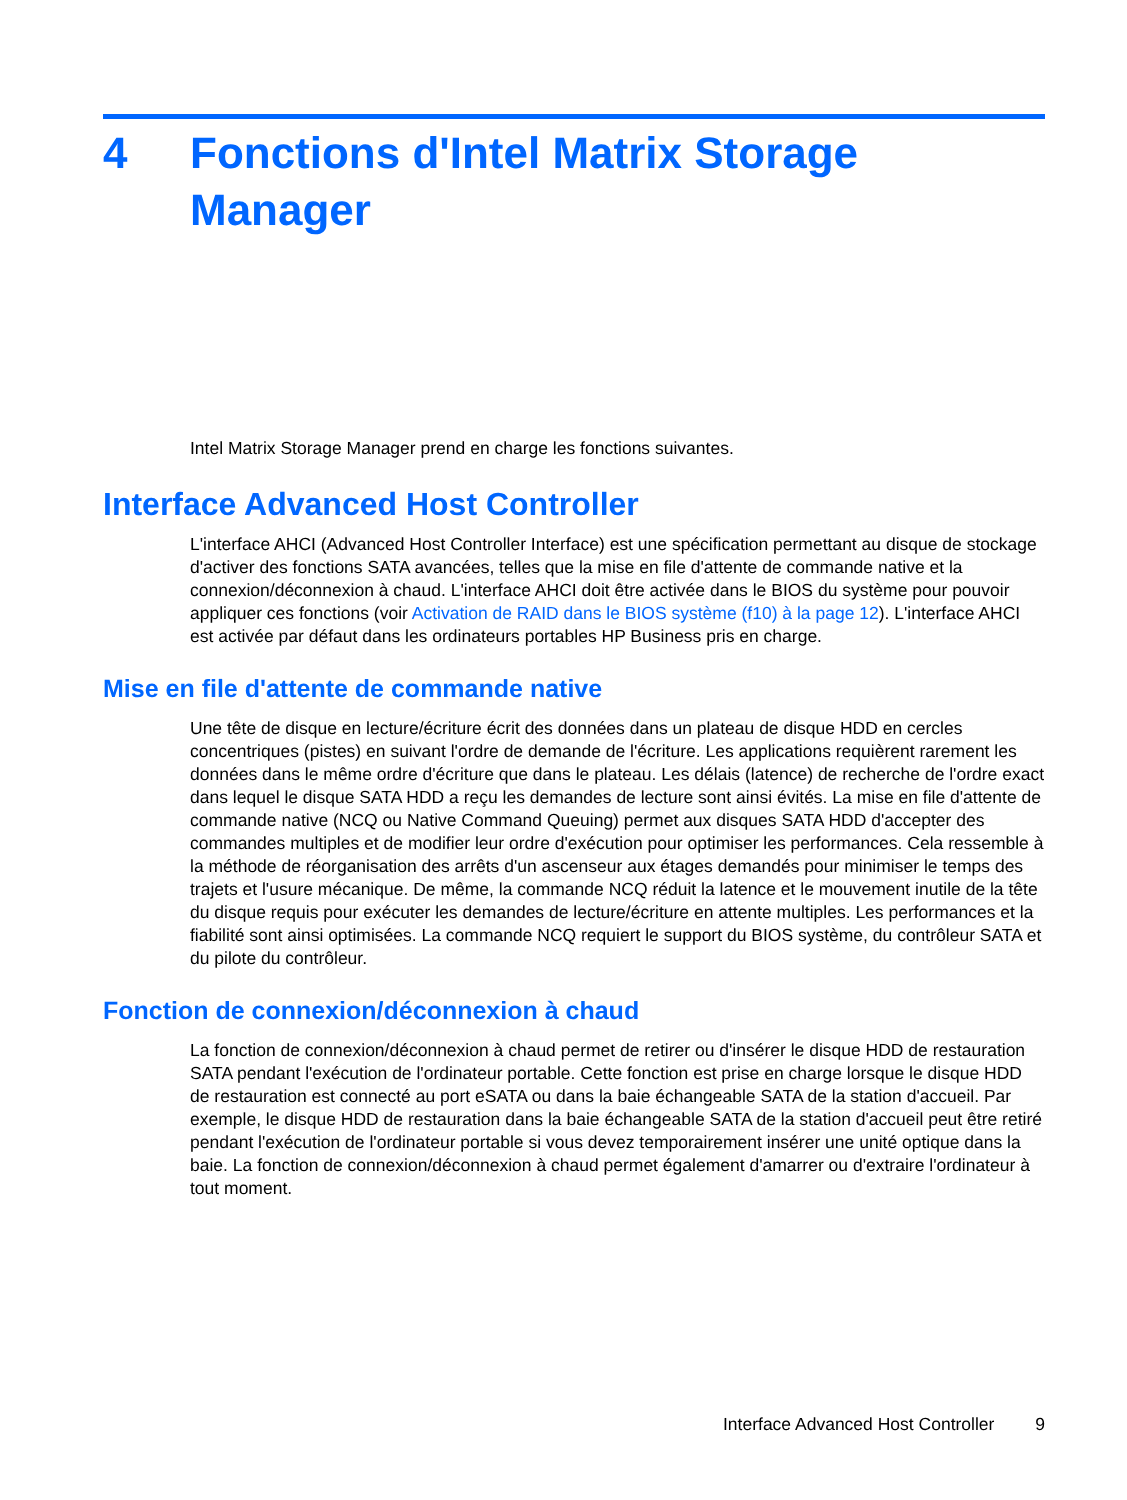4 Fonctions d'Intel Matrix Storage
Manager
Intel Matrix Storage Manager prend en charge les fonctions suivantes.
Interface Advanced Host Controller
L'interface AHCI (Advanced Host Controller Interface) est une spécification permettant au disque de stockage d'activer des fonctions SATA avancées, telles que la mise en file d'attente de commande native et la connexion/déconnexion à chaud. L'interface AHCI doit être activée dans le BIOS du système pour pouvoir appliquer ces fonctions (voir Activation de RAID dans le BIOS système (f10) à la page 12). L'interface AHCI est activée par défaut dans les ordinateurs portables HP Business pris en charge.
Mise en file d'attente de commande native
Une tête de disque en lecture/écriture écrit des données dans un plateau de disque HDD en cercles concentriques (pistes) en suivant l'ordre de demande de l'écriture. Les applications requièrent rarement les données dans le même ordre d'écriture que dans le plateau. Les délais (latence) de recherche de l'ordre exact dans lequel le disque SATA HDD a reçu les demandes de lecture sont ainsi évités. La mise en file d'attente de commande native (NCQ ou Native Command Queuing) permet aux disques SATA HDD d'accepter des commandes multiples et de modifier leur ordre d'exécution pour optimiser les performances. Cela ressemble à la méthode de réorganisation des arrêts d'un ascenseur aux étages demandés pour minimiser le temps des trajets et l'usure mécanique. De même, la commande NCQ réduit la latence et le mouvement inutile de la tête du disque requis pour exécuter les demandes de lecture/écriture en attente multiples. Les performances et la fiabilité sont ainsi optimisées. La commande NCQ requiert le support du BIOS système, du contrôleur SATA et du pilote du contrôleur.
Fonction de connexion/déconnexion à chaud
La fonction de connexion/déconnexion à chaud permet de retirer ou d'insérer le disque HDD de restauration SATA pendant l'exécution de l'ordinateur portable. Cette fonction est prise en charge lorsque le disque HDD de restauration est connecté au port eSATA ou dans la baie échangeable SATA de la station d'accueil. Par exemple, le disque HDD de restauration dans la baie échangeable SATA de la station d'accueil peut être retiré pendant l'exécution de l'ordinateur portable si vous devez temporairement insérer une unité optique dans la baie. La fonction de connexion/déconnexion à chaud permet également d'amarrer ou d'extraire l'ordinateur à tout moment.
Interface Advanced Host Controller 9